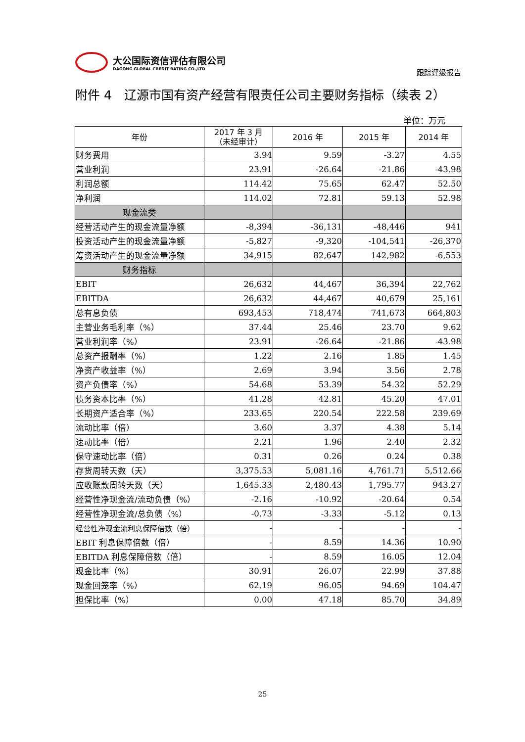大公国际资信评估有限公司
DAGONG GLOBAL CREDIT RATING CO.,LTD
跟踪评级报告
附件 4　辽源市国有资产经营有限责任公司主要财务指标（续表 2）
单位：万元
| 年份 | 2017 年 3 月 （未经审计） | 2016 年 | 2015 年 | 2014 年 |
| --- | --- | --- | --- | --- |
| 财务费用 | 3.94 | 9.59 | -3.27 | 4.55 |
| 营业利润 | 23.91 | -26.64 | -21.86 | -43.98 |
| 利润总额 | 114.42 | 75.65 | 62.47 | 52.50 |
| 净利润 | 114.02 | 72.81 | 59.13 | 52.98 |
| 现金流类 | | | | |
| 经营活动产生的现金流量净额 | -8,394 | -36,131 | -48,446 | 941 |
| 投资活动产生的现金流量净额 | -5,827 | -9,320 | -104,541 | -26,370 |
| 筹资活动产生的现金流量净额 | 34,915 | 82,647 | 142,982 | -6,553 |
| 财务指标 | | | | |
| EBIT | 26,632 | 44,467 | 36,394 | 22,762 |
| EBITDA | 26,632 | 44,467 | 40,679 | 25,161 |
| 总有息负债 | 693,453 | 718,474 | 741,673 | 664,803 |
| 主营业务毛利率（%） | 37.44 | 25.46 | 23.70 | 9.62 |
| 营业利润率（%） | 23.91 | -26.64 | -21.86 | -43.98 |
| 总资产报酬率（%） | 1.22 | 2.16 | 1.85 | 1.45 |
| 净资产收益率（%） | 2.69 | 3.94 | 3.56 | 2.78 |
| 资产负债率（%） | 54.68 | 53.39 | 54.32 | 52.29 |
| 债务资本比率（%） | 41.28 | 42.81 | 45.20 | 47.01 |
| 长期资产适合率（%） | 233.65 | 220.54 | 222.58 | 239.69 |
| 流动比率（倍） | 3.60 | 3.37 | 4.38 | 5.14 |
| 速动比率（倍） | 2.21 | 1.96 | 2.40 | 2.32 |
| 保守速动比率（倍） | 0.31 | 0.26 | 0.24 | 0.38 |
| 存货周转天数（天） | 3,375.53 | 5,081.16 | 4,761.71 | 5,512.66 |
| 应收账款周转天数（天） | 1,645.33 | 2,480.43 | 1,795.77 | 943.27 |
| 经营性净现金流/流动负债（%） | -2.16 | -10.92 | -20.64 | 0.54 |
| 经营性净现金流/总负债（%） | -0.73 | -3.33 | -5.12 | 0.13 |
| 经营性净现金流利息保障倍数（倍） | - | - | - | - |
| EBIT 利息保障倍数（倍） | - | 8.59 | 14.36 | 10.90 |
| EBITDA 利息保障倍数（倍） | - | 8.59 | 16.05 | 12.04 |
| 现金比率（%） | 30.91 | 26.07 | 22.99 | 37.88 |
| 现金回笼率（%） | 62.19 | 96.05 | 94.69 | 104.47 |
| 担保比率（%） | 0.00 | 47.18 | 85.70 | 34.89 |
25